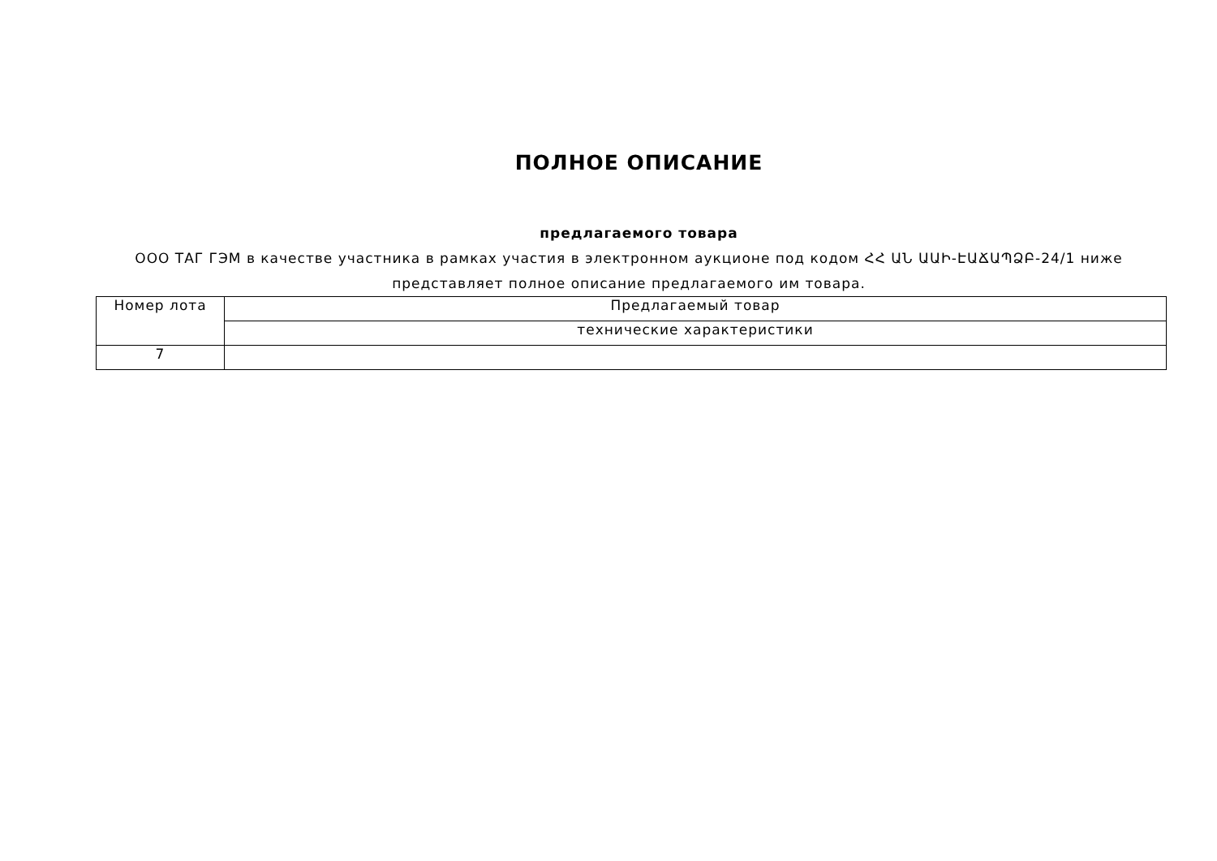ПОЛНОЕ ОПИСАНИЕ
предлагаемого товара
ООО ТАГ ГЭМ в качестве участника в рамках участия в электронном аукционе под кодом ՀՀ ԱՆ ԱԱԻ-ԷԱՃԱՊՁԲ-24/1 ниже представляет полное описание предлагаемого им товара.
| Номер лота | Предлагаемый товар |
| | технические характеристики |
| 7 | |